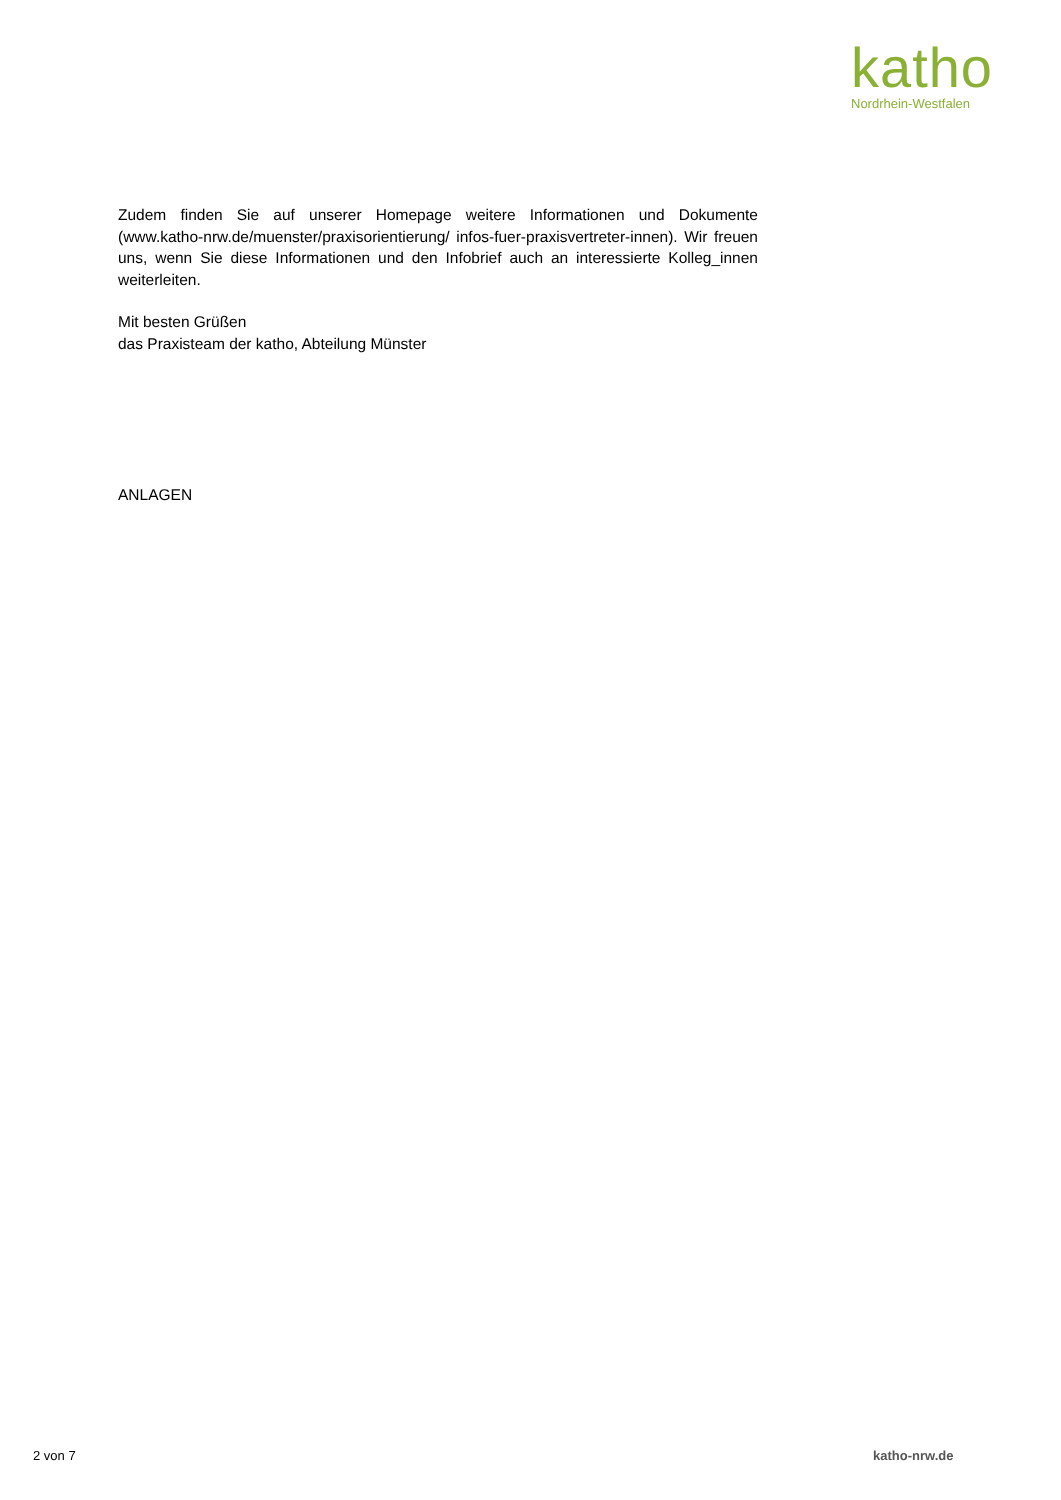katho
Nordrhein-Westfalen
Zudem finden Sie auf unserer Homepage weitere Informationen und Dokumente (www.katho-nrw.de/muenster/praxisorientierung/ infos-fuer-praxisvertreter-innen). Wir freuen uns, wenn Sie diese Informationen und den Infobrief auch an interessierte Kolleg_innen weiterleiten.
Mit besten Grüßen
das Praxisteam der katho, Abteilung Münster
ANLAGEN
2 von 7 katho-nrw.de